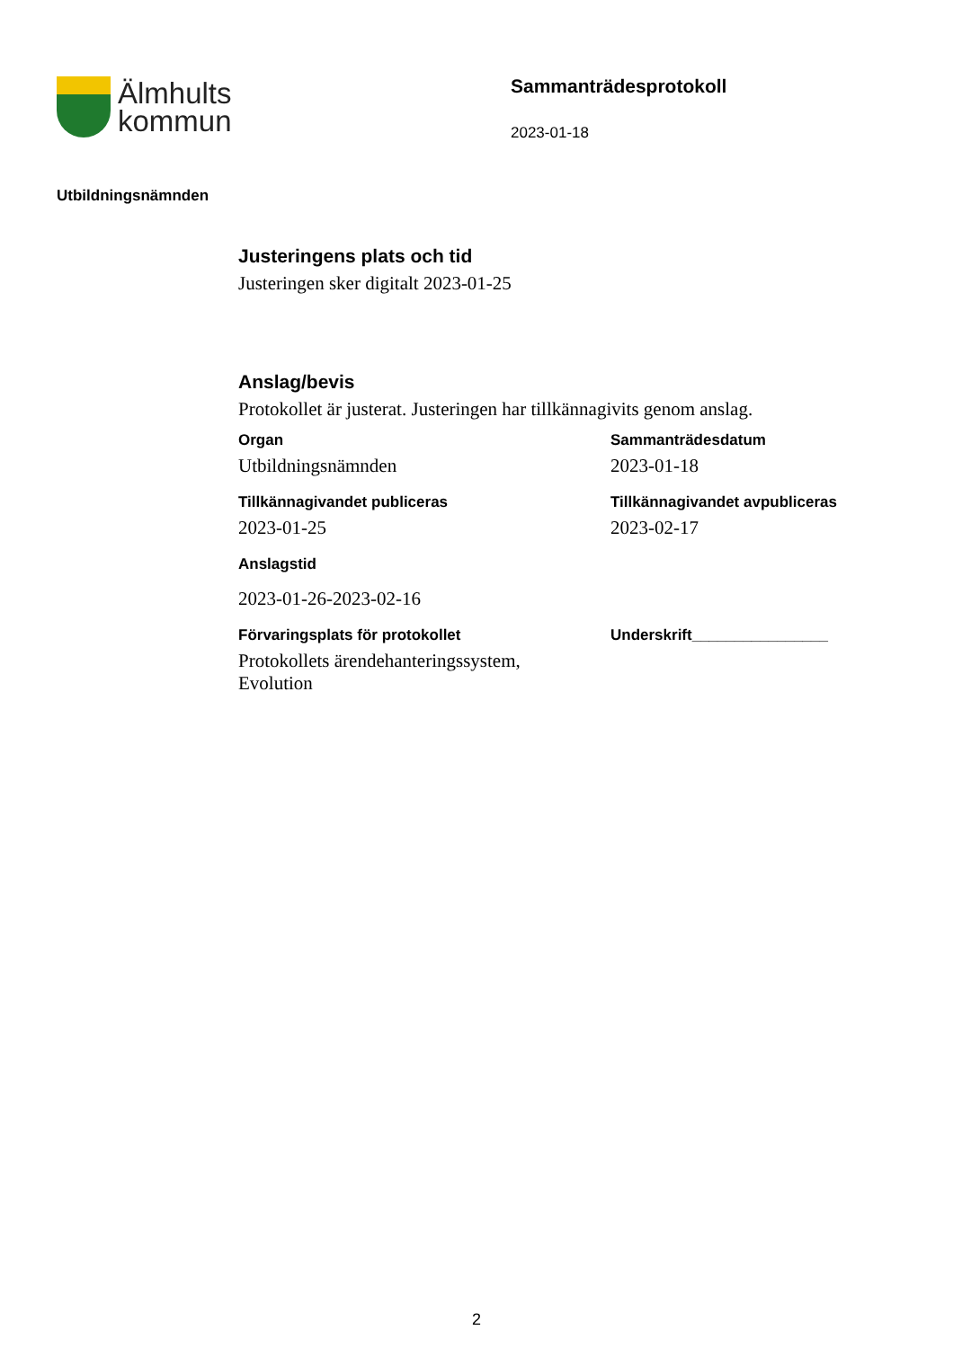Älmhults
kommun
Sammanträdesprotokoll
2023-01-18
Utbildningsnämnden
Justeringens plats och tid
Justeringen sker digitalt 2023-01-25
Anslag/bevis
Protokollet är justerat. Justeringen har tillkännagivits genom anslag.
Organ
Utbildningsnämnden
Sammanträdesdatum
2023-01-18
Tillkännagivandet publiceras
2023-01-25
Tillkännagivandet avpubliceras
2023-02-17
Anslagstid
2023-01-26-2023-02-16
Förvaringsplats för protokollet
Protokollets ärendehanteringssystem,
Evolution
Underskrift________________
2